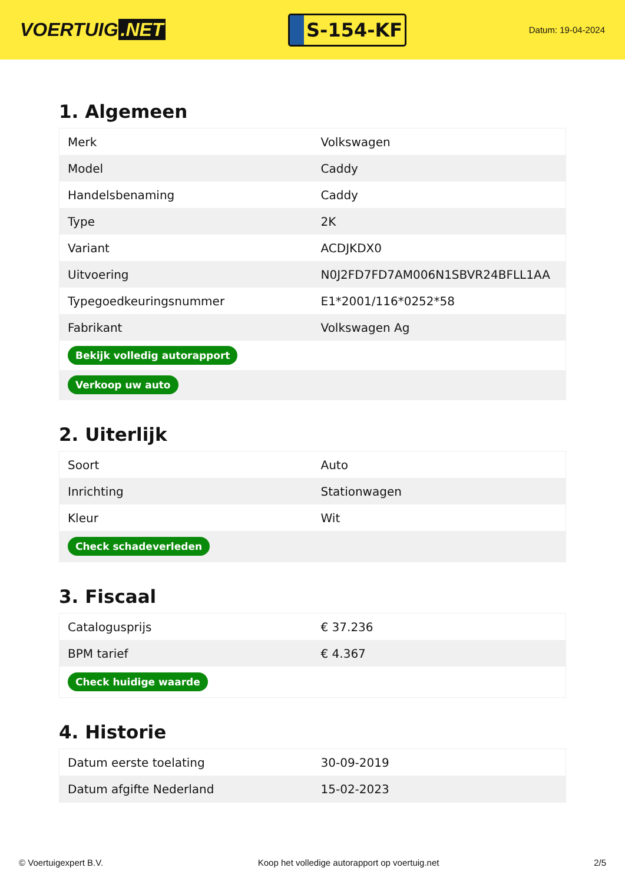VOERTUIG.NET
S-154-KF
Datum: 19-04-2024
1. Algemeen
| Merk | Volkswagen |
| Model | Caddy |
| Handelsbenaming | Caddy |
| Type | 2K |
| Variant | ACDJKDX0 |
| Uitvoering | N0J2FD7FD7AM006N1SBVR24BFLL1AA |
| Typegoedkeuringsnummer | E1*2001/116*0252*58 |
| Fabrikant | Volkswagen Ag |
| Bekijk volledig autorapport | |
| Verkoop uw auto | |
2. Uiterlijk
| Soort | Auto |
| Inrichting | Stationwagen |
| Kleur | Wit |
| Check schadeverleden | |
3. Fiscaal
| Catalogusprijs | € 37.236 |
| BPM tarief | € 4.367 |
| Check huidige waarde | |
4. Historie
| Datum eerste toelating | 30-09-2019 |
| Datum afgifte Nederland | 15-02-2023 |
© Voertuigexpert B.V. Koop het volledige autorapport op voertuig.net 2/5